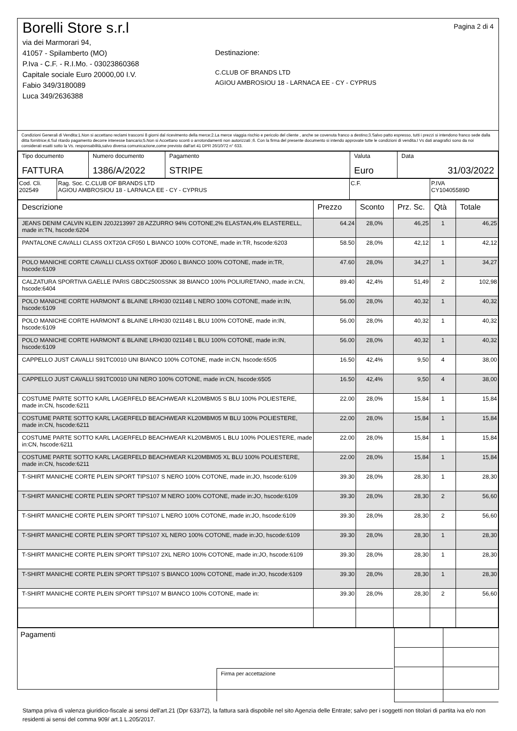Borelli Store s.r.l
via dei Marmorari 94,
41057 - Spilamberto (MO)
P.Iva - C.F. - R.I.Mo. - 03023860368
Capitale sociale Euro 20000,00 I.V.
Fabio 349/3180089
Luca 349/2636388
Destinazione:
C.CLUB OF BRANDS LTD
AGIOU AMBROSIOU 18 - LARNACA EE - CY - CYPRUS
Pagina 2 di 4
Condizioni Generali di Vendita:1.Non si accettano reclami trascorsi 8 giorni dal ricevimento della merce;2.La merce viaggia rischio e pericolo del cliente , anche se covenuta franco a destino;3.Salvo patto espresso, tutti i prezzi si intendono franco sede dalla ditta fornitrice;4.Sul ritardo pagamento decorre interesse bancario;5.Non si Accettano sconti o arrotondamenti non autorizzati ;6. Con la firma del presente documento si intendo approvate tutte le condizioni di vendita.I Vs dati anagrafici sono da noi considerati esatti sotto la Vs. responsabilità,salvo diversa comunicazione,come previsto dall'art 41 DPR 26/10/72 n° 633.
| Tipo documento FATTURA | Numero documento 1386/A/2022 | Pagamento STRIPE | Valuta Euro | Data 31/03/2022 |
| Cod. Cli. 202549 | Rag. Soc. C.CLUB OF BRANDS LTD AGIOU AMBROSIOU 18 - LARNACA EE - CY - CYPRUS | C.F. | P.IVA CY10405589D |
| Descrizione | Prezzo | Sconto | Prz. Sc. | Qtà | Totale |
| --- | --- | --- | --- | --- | --- |
| JEANS DENIM CALVIN KLEIN J20J213997 28 AZZURRO 94% COTONE,2% ELASTAN,4% ELASTERELL, made in:TN, hscode:6204 | 64.24 | 28,0% | 46,25 | 1 | 46,25 |
| PANTALONE CAVALLI CLASS OXT20A CF050 L BIANCO 100% COTONE, made in:TR, hscode:6203 | 58.50 | 28,0% | 42,12 | 1 | 42,12 |
| POLO MANICHE CORTE CAVALLI CLASS OXT60F JD060 L BIANCO 100% COTONE, made in:TR, hscode:6109 | 47.60 | 28,0% | 34,27 | 1 | 34,27 |
| CALZATURA SPORTIVA GAELLE PARIS GBDC2500SSNK 38 BIANCO 100% POLIURETANO, made in:CN, hscode:6404 | 89.40 | 42,4% | 51,49 | 2 | 102,98 |
| POLO MANICHE CORTE HARMONT & BLAINE LRH030 021148 L NERO 100% COTONE, made in:IN, hscode:6109 | 56.00 | 28,0% | 40,32 | 1 | 40,32 |
| POLO MANICHE CORTE HARMONT & BLAINE LRH030 021148 L BLU 100% COTONE, made in:IN, hscode:6109 | 56.00 | 28,0% | 40,32 | 1 | 40,32 |
| POLO MANICHE CORTE HARMONT & BLAINE LRH030 021148 L BLU 100% COTONE, made in:IN, hscode:6109 | 56.00 | 28,0% | 40,32 | 1 | 40,32 |
| CAPPELLO JUST CAVALLI S91TC0010 UNI BIANCO 100% COTONE, made in:CN, hscode:6505 | 16.50 | 42,4% | 9,50 | 4 | 38,00 |
| CAPPELLO JUST CAVALLI S91TC0010 UNI NERO 100% COTONE, made in:CN, hscode:6505 | 16.50 | 42,4% | 9,50 | 4 | 38,00 |
| COSTUME PARTE SOTTO KARL LAGERFELD BEACHWEAR KL20MBM05 S BLU 100% POLIESTERE, made in:CN, hscode:6211 | 22.00 | 28,0% | 15,84 | 1 | 15,84 |
| COSTUME PARTE SOTTO KARL LAGERFELD BEACHWEAR KL20MBM05 M BLU 100% POLIESTERE, made in:CN, hscode:6211 | 22.00 | 28,0% | 15,84 | 1 | 15,84 |
| COSTUME PARTE SOTTO KARL LAGERFELD BEACHWEAR KL20MBM05 L BLU 100% POLIESTERE, made in:CN, hscode:6211 | 22.00 | 28,0% | 15,84 | 1 | 15,84 |
| COSTUME PARTE SOTTO KARL LAGERFELD BEACHWEAR KL20MBM05 XL BLU 100% POLIESTERE, made in:CN, hscode:6211 | 22.00 | 28,0% | 15,84 | 1 | 15,84 |
| T-SHIRT MANICHE CORTE PLEIN SPORT TIPS107 S NERO 100% COTONE, made in:JO, hscode:6109 | 39.30 | 28,0% | 28,30 | 1 | 28,30 |
| T-SHIRT MANICHE CORTE PLEIN SPORT TIPS107 M NERO 100% COTONE, made in:JO, hscode:6109 | 39.30 | 28,0% | 28,30 | 2 | 56,60 |
| T-SHIRT MANICHE CORTE PLEIN SPORT TIPS107 L NERO 100% COTONE, made in:JO, hscode:6109 | 39.30 | 28,0% | 28,30 | 2 | 56,60 |
| T-SHIRT MANICHE CORTE PLEIN SPORT TIPS107 XL NERO 100% COTONE, made in:JO, hscode:6109 | 39.30 | 28,0% | 28,30 | 1 | 28,30 |
| T-SHIRT MANICHE CORTE PLEIN SPORT TIPS107 2XL NERO 100% COTONE, made in:JO, hscode:6109 | 39.30 | 28,0% | 28,30 | 1 | 28,30 |
| T-SHIRT MANICHE CORTE PLEIN SPORT TIPS107 S BIANCO 100% COTONE, made in:JO, hscode:6109 | 39.30 | 28,0% | 28,30 | 1 | 28,30 |
| T-SHIRT MANICHE CORTE PLEIN SPORT TIPS107 M BIANCO 100% COTONE, made in: | 39.30 | 28,0% | 28,30 | 2 | 56,60 |
Pagamenti
Firma per accettazione
Stampa priva di valenza giuridico-fiscale ai sensi dell'art.21 (Dpr 633/72), la fattura sarà dispobile nel sito Agenzia delle Entrate; salvo per i soggetti non titolari di partita iva e/o non residenti ai sensi del comma 909/ art.1 L.205/2017.